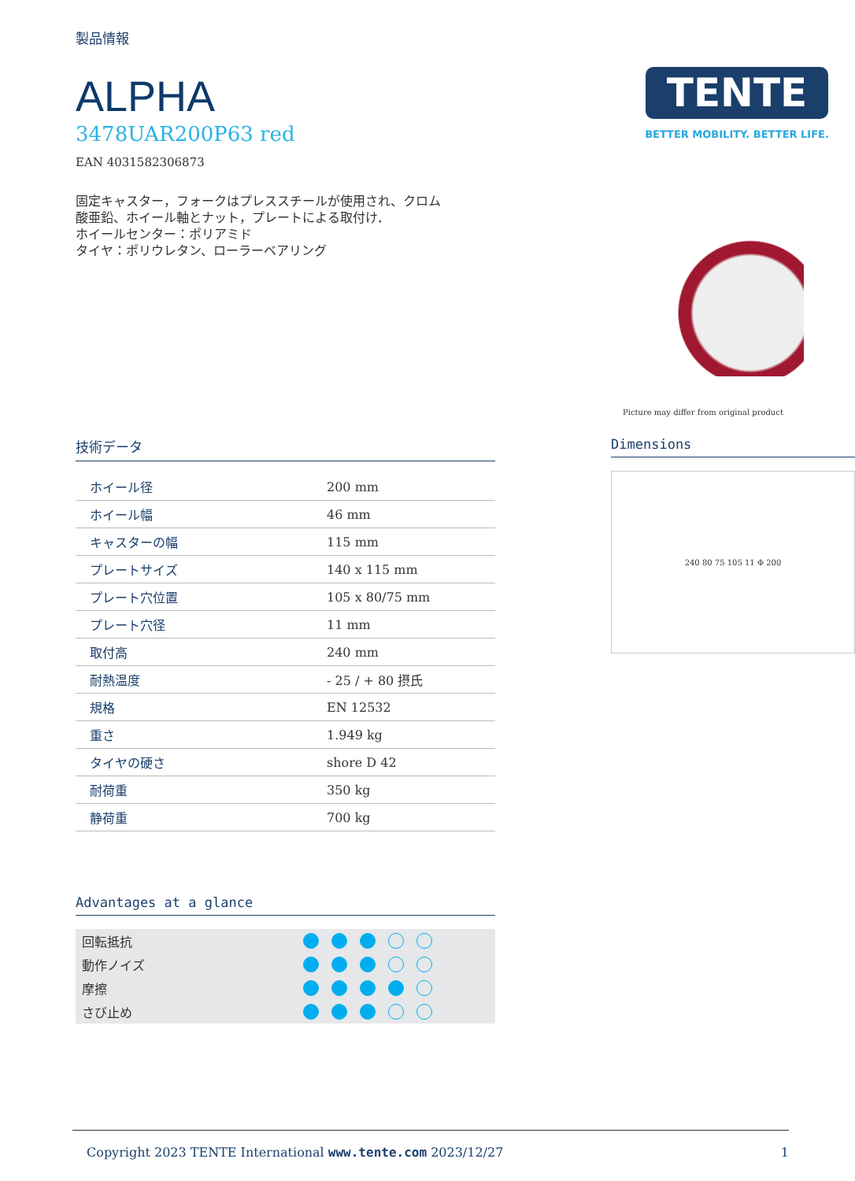製品情報
ALPHA
3478UAR200P63 red
EAN 4031582306873
固定キャスター，フォークはプレススチールが使用され、クロム
酸亜鉛、ホイール軸とナット，プレートによる取付け．
ホイールセンター：ポリアミド
タイヤ：ポリウレタン、ローラーベアリング
TENTE
BETTER MOBILITY. BETTER LIFE.
Picture may differ from original product
技術データ
| ホイール径 | 200 mm |
| ホイール幅 | 46 mm |
| キャスターの幅 | 115 mm |
| プレートサイズ | 140 x 115 mm |
| プレート穴位置 | 105 x 80/75 mm |
| プレート穴径 | 11 mm |
| 取付高 | 240 mm |
| 耐熱温度 | - 25 / + 80 摂氏 |
| 規格 | EN 12532 |
| 重さ | 1.949 kg |
| タイヤの硬さ | shore D 42 |
| 耐荷重 | 350 kg |
| 静荷重 | 700 kg |
Advantages at a glance
| 回転抵抗 | |
| 動作ノイズ | |
| 摩擦 | |
| さび止め | |
Dimensions
240 80 75 105 11 Φ 200
Copyright 2023 TENTE International www.tente.com 2023/12/27 1